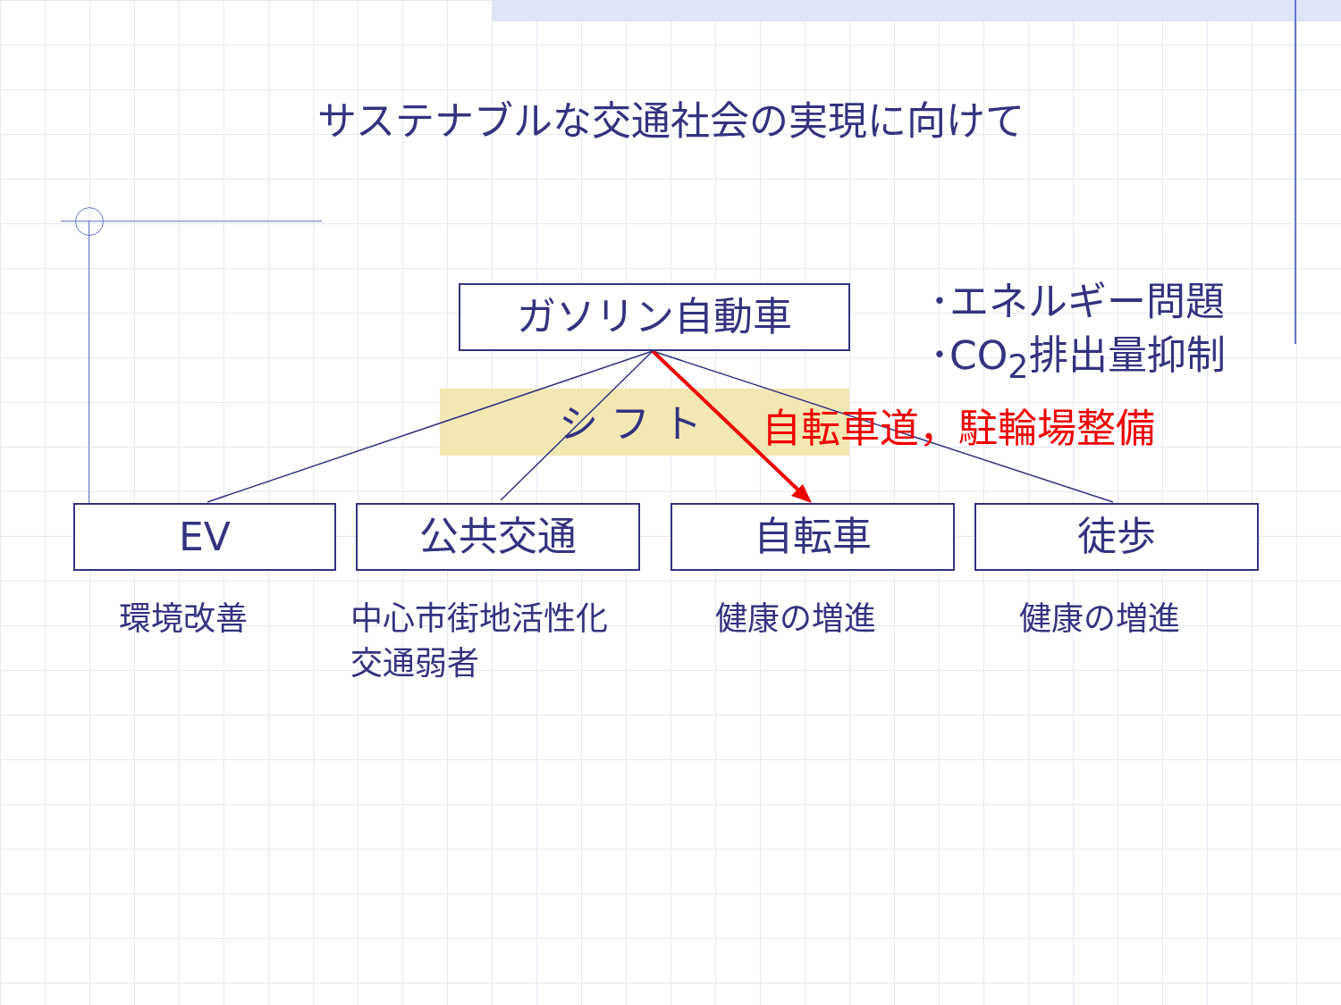サステナブルな交通社会の実現に向けて
ガソリン自動車
･エネルギー問題
･CO<sub>2</sub>排出量抑制
シ フ ト 自転車道，駐輪場整備
EV 公共交通 自転車 徒歩
環境改善
中心市街地活性化
交通弱者
健康の増進 健康の増進